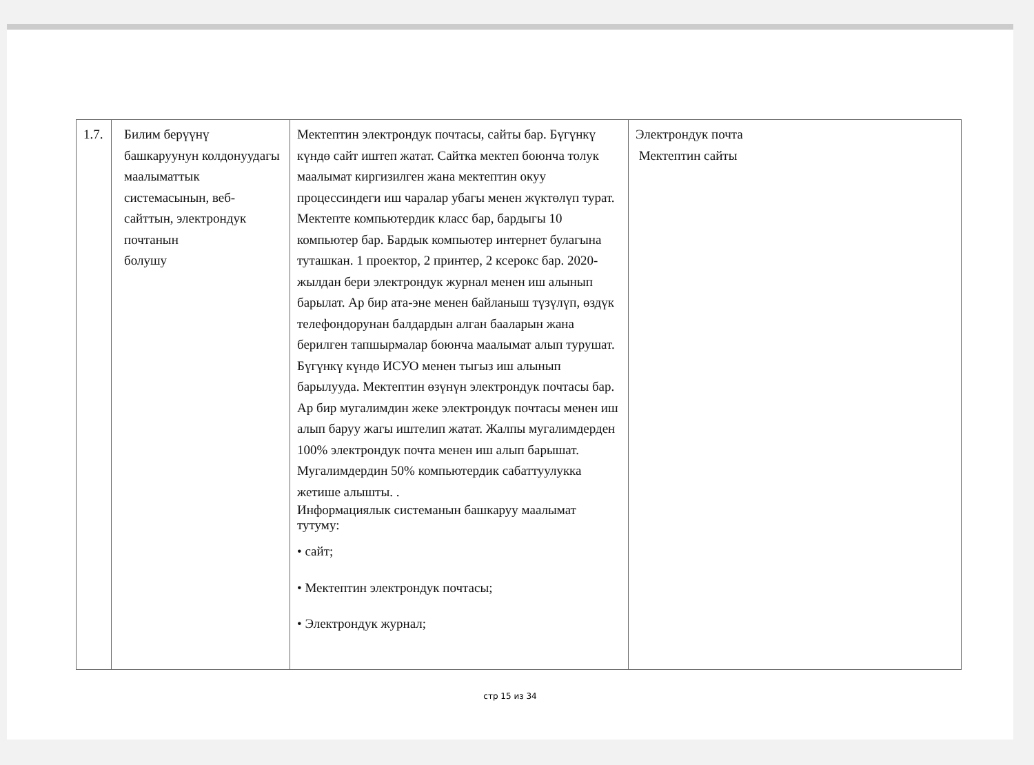| 1.7. | Билим берүүнү башкаруунун колдонуудагы маалыматтык системасынын, веб-сайттын, электрондук почтанын болушу | Мектептин электрондук почтасы, сайты бар. Бүгүнкү күндө сайт иштеп жатат. Сайтка мектеп боюнча толук маалымат киргизилген жана мектептин окуу процессиндеги иш чаралар убагы менен жүктөлүп турат. Мектепте компьютердик класс бар, бардыгы 10 компьютер бар. Бардык компьютер интернет булагына туташкан. 1 проектор, 2 принтер, 2 ксерокс бар. 2020-жылдан бери электрондук журнал менен иш алынып барылат. Ар бир ата-эне менен байланыш түзүлүп, өздүк телефондорунан балдардын алган бааларын жана берилген тапшырмалар боюнча маалымат алып турушат. Бүгүнкү күндө ИСУО менен тыгыз иш алынып барылууда. Мектептин өзүнүн электрондук почтасы бар. Ар бир мугалимдин жеке электрондук почтасы менен иш алып баруу жагы иштелип жатат. Жалпы мугалимдерден 100% электрондук почта менен иш алып барышат. Мугалимдердин 50% компьютердик сабаттуулукка жетише алышты. . Информациялык системанын башкаруу маалымат тутуму: • сайт; • Мектептин электрондук почтасы; • Электрондук журнал; | Электрондук почта Мектептин сайты |
стр 15 из 34